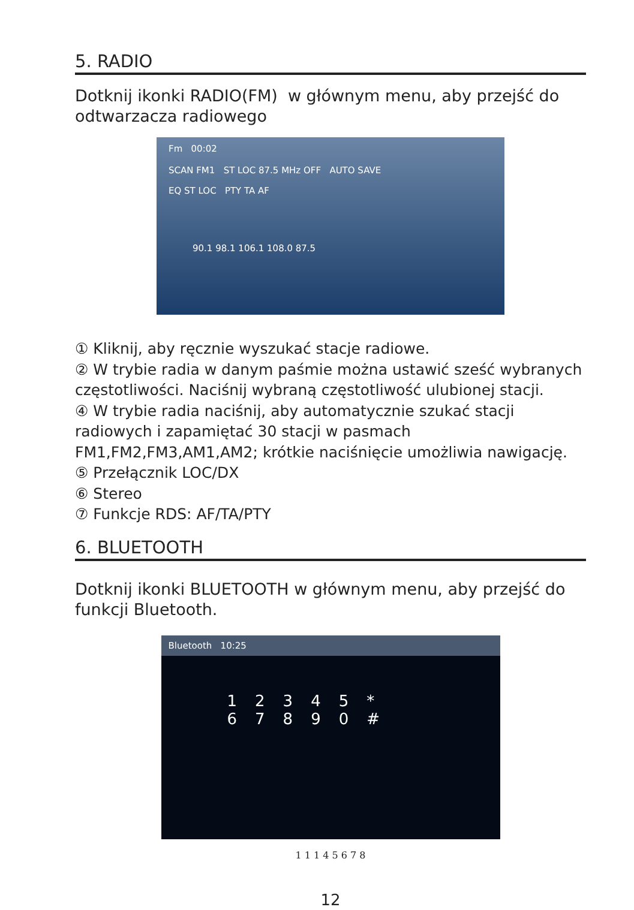5. RADIO
Dotknij ikonki RADIO(FM) w głównym menu, aby przejść do odtwarzacza radiowego
Fm 00:02
SCAN FM1 ST LOC 87.5 MHz OFF AUTO SAVE
EQ ST LOC PTY TA AF
90.1 98.1 106.1 108.0 87.5
① Kliknij, aby ręcznie wyszukać stacje radiowe.
② W trybie radia w danym paśmie można ustawić sześć wybranych częstotliwości. Naciśnij wybraną częstotliwość ulubionej stacji.
④ W trybie radia naciśnij, aby automatycznie szukać stacji radiowych i zapamiętać 30 stacji w pasmach FM1,FM2,FM3,AM1,AM2; krótkie naciśnięcie umożliwia nawigację.
⑤ Przełącznik LOC/DX
⑥ Stereo
⑦ Funkcje RDS: AF/TA/PTY
6. BLUETOOTH
Dotknij ikonki BLUETOOTH w głównym menu, aby przejść do funkcji Bluetooth.
Bluetooth 10:25
12345*
67890#
1 1 1 4 5 6 7 8
12